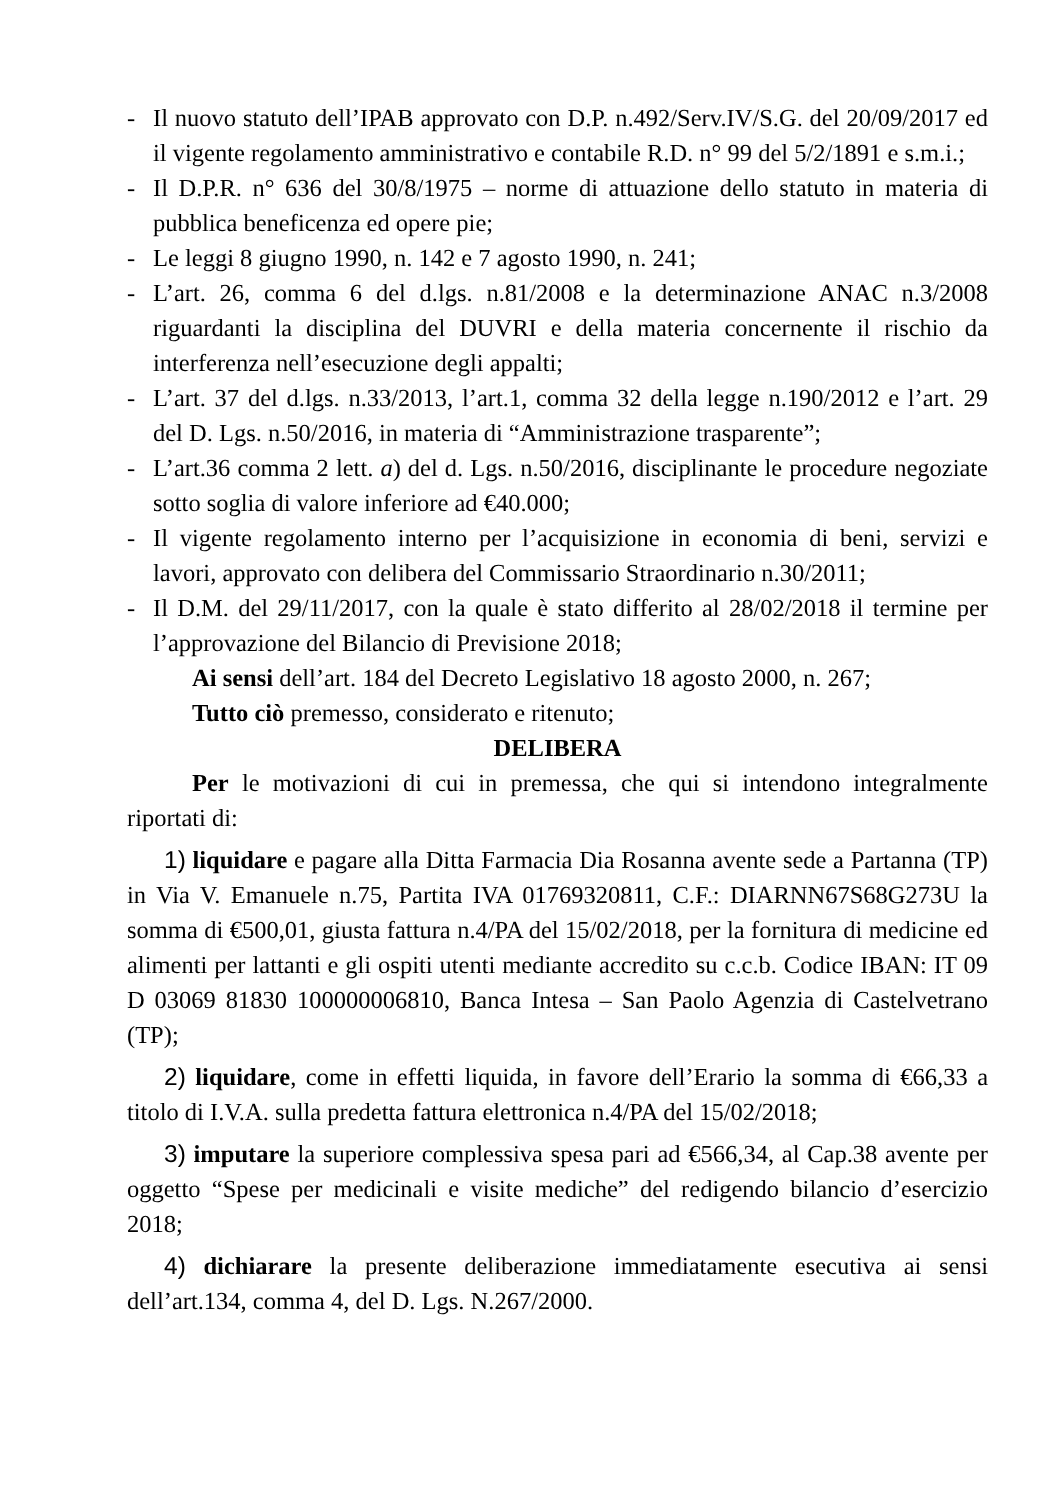- Il nuovo statuto dell’IPAB approvato con D.P. n.492/Serv.IV/S.G. del 20/09/2017 ed il vigente regolamento amministrativo e contabile R.D. n° 99 del 5/2/1891 e s.m.i.;
- Il D.P.R. n° 636 del 30/8/1975 – norme di attuazione dello statuto in materia di pubblica beneficenza ed opere pie;
- Le leggi 8 giugno 1990, n. 142 e 7 agosto 1990, n. 241;
- L’art. 26, comma 6 del d.lgs. n.81/2008 e la determinazione ANAC n.3/2008 riguardanti la disciplina del DUVRI e della materia concernente il rischio da interferenza nell’esecuzione degli appalti;
- L’art. 37 del d.lgs. n.33/2013, l’art.1, comma 32 della legge n.190/2012 e l’art. 29 del D. Lgs. n.50/2016, in materia di “Amministrazione trasparente”;
- L’art.36 comma 2 lett. a) del d. Lgs. n.50/2016, disciplinante le procedure negoziate sotto soglia di valore inferiore ad €40.000;
- Il vigente regolamento interno per l’acquisizione in economia di beni, servizi e lavori, approvato con delibera del Commissario Straordinario n.30/2011;
- Il D.M. del 29/11/2017, con la quale è stato differito al 28/02/2018 il termine per l’approvazione del Bilancio di Previsione 2018;
Ai sensi dell’art. 184 del Decreto Legislativo 18 agosto 2000, n. 267;
Tutto ciò premesso, considerato e ritenuto;
DELIBERA
Per le motivazioni di cui in premessa, che qui si intendono integralmente riportati di:
1) liquidare e pagare alla Ditta Farmacia Dia Rosanna avente sede a Partanna (TP) in Via V. Emanuele n.75, Partita IVA 01769320811, C.F.: DIARNN67S68G273U la somma di €500,01, giusta fattura n.4/PA del 15/02/2018, per la fornitura di medicine ed alimenti per lattanti e gli ospiti utenti mediante accredito su c.c.b. Codice IBAN: IT 09 D 03069 81830 100000006810, Banca Intesa – San Paolo Agenzia di Castelvetrano (TP);
2) liquidare, come in effetti liquida, in favore dell’Erario la somma di €66,33 a titolo di I.V.A. sulla predetta fattura elettronica n.4/PA del 15/02/2018;
3) imputare la superiore complessiva spesa pari ad €566,34, al Cap.38 avente per oggetto “Spese per medicinali e visite mediche” del redigendo bilancio d’esercizio 2018;
4) dichiarare la presente deliberazione immediatamente esecutiva ai sensi dell’art.134, comma 4, del D. Lgs. N.267/2000.